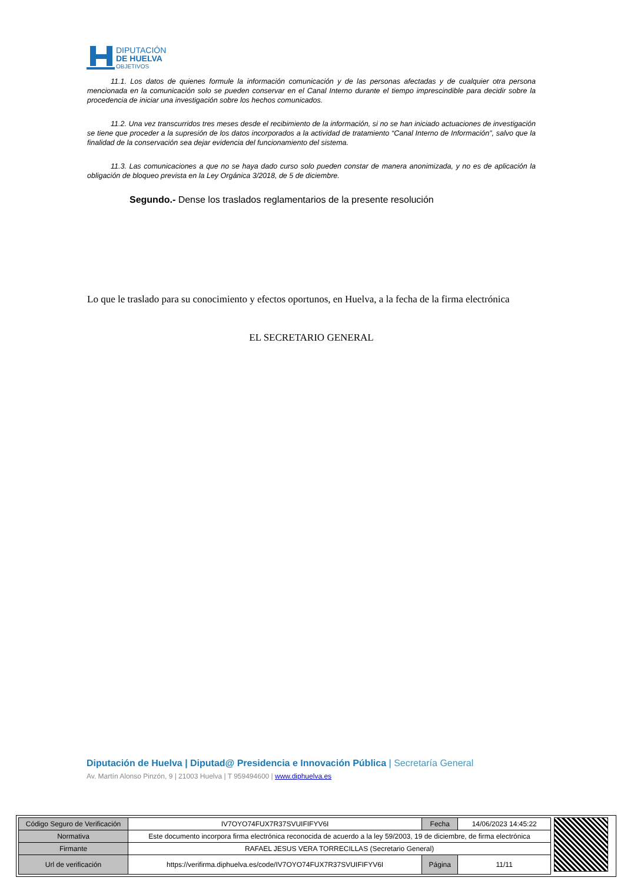DIPUTACIÓN
DE HUELVA
OBJETIVOS
11.1. Los datos de quienes formule la información comunicación y de las personas afectadas y de cualquier otra persona mencionada en la comunicación solo se pueden conservar en el Canal Interno durante el tiempo imprescindible para decidir sobre la procedencia de iniciar una investigación sobre los hechos comunicados.
11.2. Una vez transcurridos tres meses desde el recibimiento de la información, si no se han iniciado actuaciones de investigación se tiene que proceder a la supresión de los datos incorporados a la actividad de tratamiento “Canal Interno de Información”, salvo que la finalidad de la conservación sea dejar evidencia del funcionamiento del sistema.
11.3. Las comunicaciones a que no se haya dado curso solo pueden constar de manera anonimizada, y no es de aplicación la obligación de bloqueo prevista en la Ley Orgánica 3/2018, de 5 de diciembre.
Segundo.- Dense los traslados reglamentarios de la presente resolución
Lo que le traslado para su conocimiento y efectos oportunos, en Huelva, a la fecha de la firma electrónica
EL SECRETARIO GENERAL
Diputación de Huelva | Diputad@ Presidencia e Innovación Pública | Secretaría General
Av. Martín Alonso Pinzón, 9 | 21003 Huelva | T 959494600 | www.diphuelva.es
| Código Seguro de Verificación | IV7OYO74FUX7R37SVUIFIFYV6I | Fecha | 14/06/2023 14:45:22 |
| Normativa | Este documento incorpora firma electrónica reconocida de acuerdo a la ley 59/2003, 19 de diciembre, de firma electrónica | | |
| Firmante | RAFAEL JESUS VERA TORRECILLAS (Secretario General) | | |
| Url de verificación | https://verifirma.diphuelva.es/code/IV7OYO74FUX7R37SVUIFIFYV6I | Página | 11/11 |